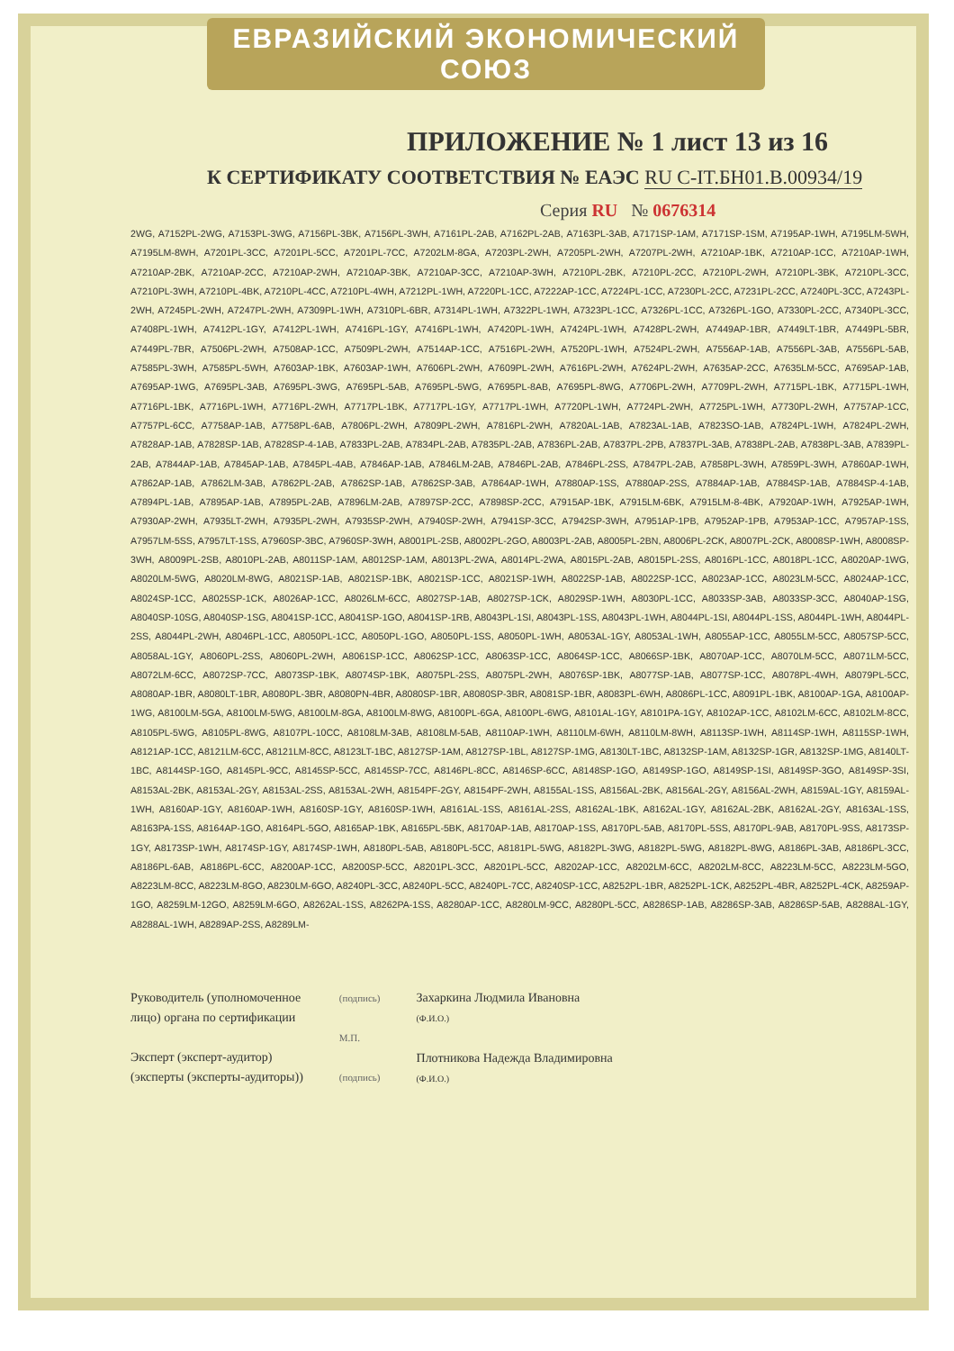ЕВРАЗИЙСКИЙ ЭКОНОМИЧЕСКИЙ СОЮЗ
ПРИЛОЖЕНИЕ № 1 лист 13 из 16
К СЕРТИФИКАТУ СООТВЕТСТВИЯ № ЕАЭС RU C-IT.БН01.В.00934/19
Серия RU № 0676314
2WG, A7152PL-2WG, A7153PL-3WG, A7156PL-3BK, A7156PL-3WH, A7161PL-2AB, A7162PL-2AB, A7163PL-3AB, A7171SP-1AM, A7171SP-1SM, A7195AP-1WH, A7195LM-5WH, A7195LM-8WH, A7201PL-3CC, A7201PL-5CC, A7201PL-7CC, A7202LM-8GA, A7203PL-2WH, A7205PL-2WH, A7207PL-2WH, A7210AP-1BK, A7210AP-1CC, A7210AP-1WH, A7210AP-2BK, A7210AP-2CC, A7210AP-2WH, A7210AP-3BK, A7210AP-3CC, A7210AP-3WH, A7210PL-2BK, A7210PL-2CC, A7210PL-2WH, A7210PL-3BK, A7210PL-3CC, A7210PL-3WH, A7210PL-4BK, A7210PL-4CC, A7210PL-4WH, A7212PL-1WH, A7220PL-1CC, A7222AP-1CC, A7224PL-1CC, A7230PL-2CC, A7231PL-2CC, A7240PL-3CC, A7243PL-2WH, A7245PL-2WH, A7247PL-2WH, A7309PL-1WH, A7310PL-6BR, A7314PL-1WH, A7322PL-1WH, A7323PL-1CC, A7326PL-1CC, A7326PL-1GO, A7330PL-2CC, A7340PL-3CC, A7408PL-1WH, A7412PL-1GY, A7412PL-1WH, A7416PL-1GY, A7416PL-1WH, A7420PL-1WH, A7424PL-1WH, A7428PL-2WH, A7449AP-1BR, A7449LT-1BR, A7449PL-5BR, A7449PL-7BR, A7506PL-2WH, A7508AP-1CC, A7509PL-2WH, A7514AP-1CC, A7516PL-2WH, A7520PL-1WH, A7524PL-2WH, A7556AP-1AB, A7556PL-3AB, A7556PL-5AB, A7585PL-3WH, A7585PL-5WH, A7603AP-1BK, A7603AP-1WH, A7606PL-2WH, A7609PL-2WH, A7616PL-2WH, A7624PL-2WH, A7635AP-2CC, A7635LM-5CC, A7695AP-1AB, A7695AP-1WG, A7695PL-3AB, A7695PL-3WG, A7695PL-5AB, A7695PL-5WG, A7695PL-8AB, A7695PL-8WG, A7706PL-2WH, A7709PL-2WH, A7715PL-1BK, A7715PL-1WH, A7716PL-1BK, A7716PL-1WH, A7716PL-2WH, A7717PL-1BK, A7717PL-1GY, A7717PL-1WH, A7720PL-1WH, A7724PL-2WH, A7725PL-1WH, A7730PL-2WH, A7757AP-1CC, A7757PL-6CC, A7758AP-1AB, A7758PL-6AB, A7806PL-2WH, A7809PL-2WH, A7816PL-2WH, A7820AL-1AB, A7823AL-1AB, A7823SO-1AB, A7824PL-1WH, A7824PL-2WH, A7828AP-1AB, A7828SP-1AB, A7828SP-4-1AB, A7833PL-2AB, A7834PL-2AB, A7835PL-2AB, A7836PL-2AB, A7837PL-2PB, A7837PL-3AB, A7838PL-2AB, A7838PL-3AB, A7839PL-2AB, A7844AP-1AB, A7845AP-1AB, A7845PL-4AB, A7846AP-1AB, A7846LM-2AB, A7846PL-2AB, A7846PL-2SS, A7847PL-2AB, A7858PL-3WH, A7859PL-3WH, A7860AP-1WH, A7862AP-1AB, A7862LM-3AB, A7862PL-2AB, A7862SP-1AB, A7862SP-3AB, A7864AP-1WH, A7880AP-1SS, A7880AP-2SS, A7884AP-1AB, A7884SP-1AB, A7884SP-4-1AB, A7894PL-1AB, A7895AP-1AB, A7895PL-2AB, A7896LM-2AB, A7897SP-2CC, A7898SP-2CC, A7915AP-1BK, A7915LM-6BK, A7915LM-8-4BK, A7920AP-1WH, A7925AP-1WH, A7930AP-2WH, A7935LT-2WH, A7935PL-2WH, A7935SP-2WH, A7940SP-2WH, A7941SP-3CC, A7942SP-3WH, A7951AP-1PB, A7952AP-1PB, A7953AP-1CC, A7957AP-1SS, A7957LM-5SS, A7957LT-1SS, A7960SP-3BC, A7960SP-3WH, A8001PL-2SB, A8002PL-2GO, A8003PL-2AB, A8005PL-2BN, A8006PL-2CK, A8007PL-2CK, A8008SP-1WH, A8008SP-3WH, A8009PL-2SB, A8010PL-2AB, A8011SP-1AM, A8012SP-1AM, A8013PL-2WA, A8014PL-2WA, A8015PL-2AB, A8015PL-2SS, A8016PL-1CC, A8018PL-1CC, A8020AP-1WG, A8020LM-5WG, A8020LM-8WG, A8021SP-1AB, A8021SP-1BK, A8021SP-1CC, A8021SP-1WH, A8022SP-1AB, A8022SP-1CC, A8023AP-1CC, A8023LM-5CC, A8024AP-1CC, A8024SP-1CC, A8025SP-1CK, A8026AP-1CC, A8026LM-6CC, A8027SP-1AB, A8027SP-1CK, A8029SP-1WH, A8030PL-1CC, A8033SP-3AB, A8033SP-3CC, A8040AP-1SG, A8040SP-10SG, A8040SP-1SG, A8041SP-1CC, A8041SP-1GO, A8041SP-1RB, A8043PL-1SI, A8043PL-1SS, A8043PL-1WH, A8044PL-1SI, A8044PL-1SS, A8044PL-1WH, A8044PL-2SS, A8044PL-2WH, A8046PL-1CC, A8050PL-1CC, A8050PL-1GO, A8050PL-1SS, A8050PL-1WH, A8053AL-1GY, A8053AL-1WH, A8055AP-1CC, A8055LM-5CC, A8057SP-5CC, A8058AL-1GY, A8060PL-2SS, A8060PL-2WH, A8061SP-1CC, A8062SP-1CC, A8063SP-1CC, A8064SP-1CC, A8066SP-1BK, A8070AP-1CC, A8070LM-5CC, A8071LM-5CC, A8072LM-6CC, A8072SP-7CC, A8073SP-1BK, A8074SP-1BK, A8075PL-2SS, A8075PL-2WH, A8076SP-1BK, A8077SP-1AB, A8077SP-1CC, A8078PL-4WH, A8079PL-5CC, A8080AP-1BR, A8080LT-1BR, A8080PL-3BR, A8080PN-4BR, A8080SP-1BR, A8080SP-3BR, A8081SP-1BR, A8083PL-6WH, A8086PL-1CC, A8091PL-1BK, A8100AP-1GA, A8100AP-1WG, A8100LM-5GA, A8100LM-5WG, A8100LM-8GA, A8100LM-8WG, A8100PL-6GA, A8100PL-6WG, A8101AL-1GY, A8101PA-1GY, A8102AP-1CC, A8102LM-6CC, A8102LM-8CC, A8105PL-5WG, A8105PL-8WG, A8107PL-10CC, A8108LM-3AB, A8108LM-5AB, A8110AP-1WH, A8110LM-6WH, A8110LM-8WH, A8113SP-1WH, A8114SP-1WH, A8115SP-1WH, A8121AP-1CC, A8121LM-6CC, A8121LM-8CC, A8123LT-1BC, A8127SP-1AM, A8127SP-1BL, A8127SP-1MG, A8130LT-1BC, A8132SP-1AM, A8132SP-1GR, A8132SP-1MG, A8140LT-1BC, A8144SP-1GO, A8145PL-9CC, A8145SP-5CC, A8145SP-7CC, A8146PL-8CC, A8146SP-6CC, A8148SP-1GO, A8149SP-1GO, A8149SP-1SI, A8149SP-3GO, A8149SP-3SI, A8153AL-2BK, A8153AL-2GY, A8153AL-2SS, A8153AL-2WH, A8154PF-2GY, A8154PF-2WH, A8155AL-1SS, A8156AL-2BK, A8156AL-2GY, A8156AL-2WH, A8159AL-1GY, A8159AL-1WH, A8160AP-1GY, A8160AP-1WH, A8160SP-1GY, A8160SP-1WH, A8161AL-1SS, A8161AL-2SS, A8162AL-1BK, A8162AL-1GY, A8162AL-2BK, A8162AL-2GY, A8163AL-1SS, A8163PA-1SS, A8164AP-1GO, A8164PL-5GO, A8165AP-1BK, A8165PL-5BK, A8170AP-1AB, A8170AP-1SS, A8170PL-5AB, A8170PL-5SS, A8170PL-9AB, A8170PL-9SS, A8173SP-1GY, A8173SP-1WH, A8174SP-1GY, A8174SP-1WH, A8180PL-5AB, A8180PL-5CC, A8181PL-5WG, A8182PL-3WG, A8182PL-5WG, A8182PL-8WG, A8186PL-3AB, A8186PL-3CC, A8186PL-6AB, A8186PL-6CC, A8200AP-1CC, A8200SP-5CC, A8201PL-3CC, A8201PL-5CC, A8202AP-1CC, A8202LM-6CC, A8202LM-8CC, A8223LM-5CC, A8223LM-5GO, A8223LM-8CC, A8223LM-8GO, A8230LM-6GO, A8240PL-3CC, A8240PL-5CC, A8240PL-7CC, A8240SP-1CC, A8252PL-1BR, A8252PL-1CK, A8252PL-4BR, A8252PL-4CK, A8259AP-1GO, A8259LM-12GO, A8259LM-6GO, A8262AL-1SS, A8262PA-1SS, A8280AP-1CC, A8280LM-9CC, A8280PL-5CC, A8286SP-1AB, A8286SP-3AB, A8286SP-5AB, A8288AL-1GY, A8288AL-1WH, A8289AP-2SS, A8289LM-
Руководитель (уполномоченное
лицо) органа по сертификации
Эксперт (эксперт-аудитор)
(эксперты (эксперты-аудиторы))
(подпись)
М.П.
(подпись)
Захаркина Людмила Ивановна
(Ф.И.О.)
Плотникова Надежда Владимировна
(Ф.И.О.)